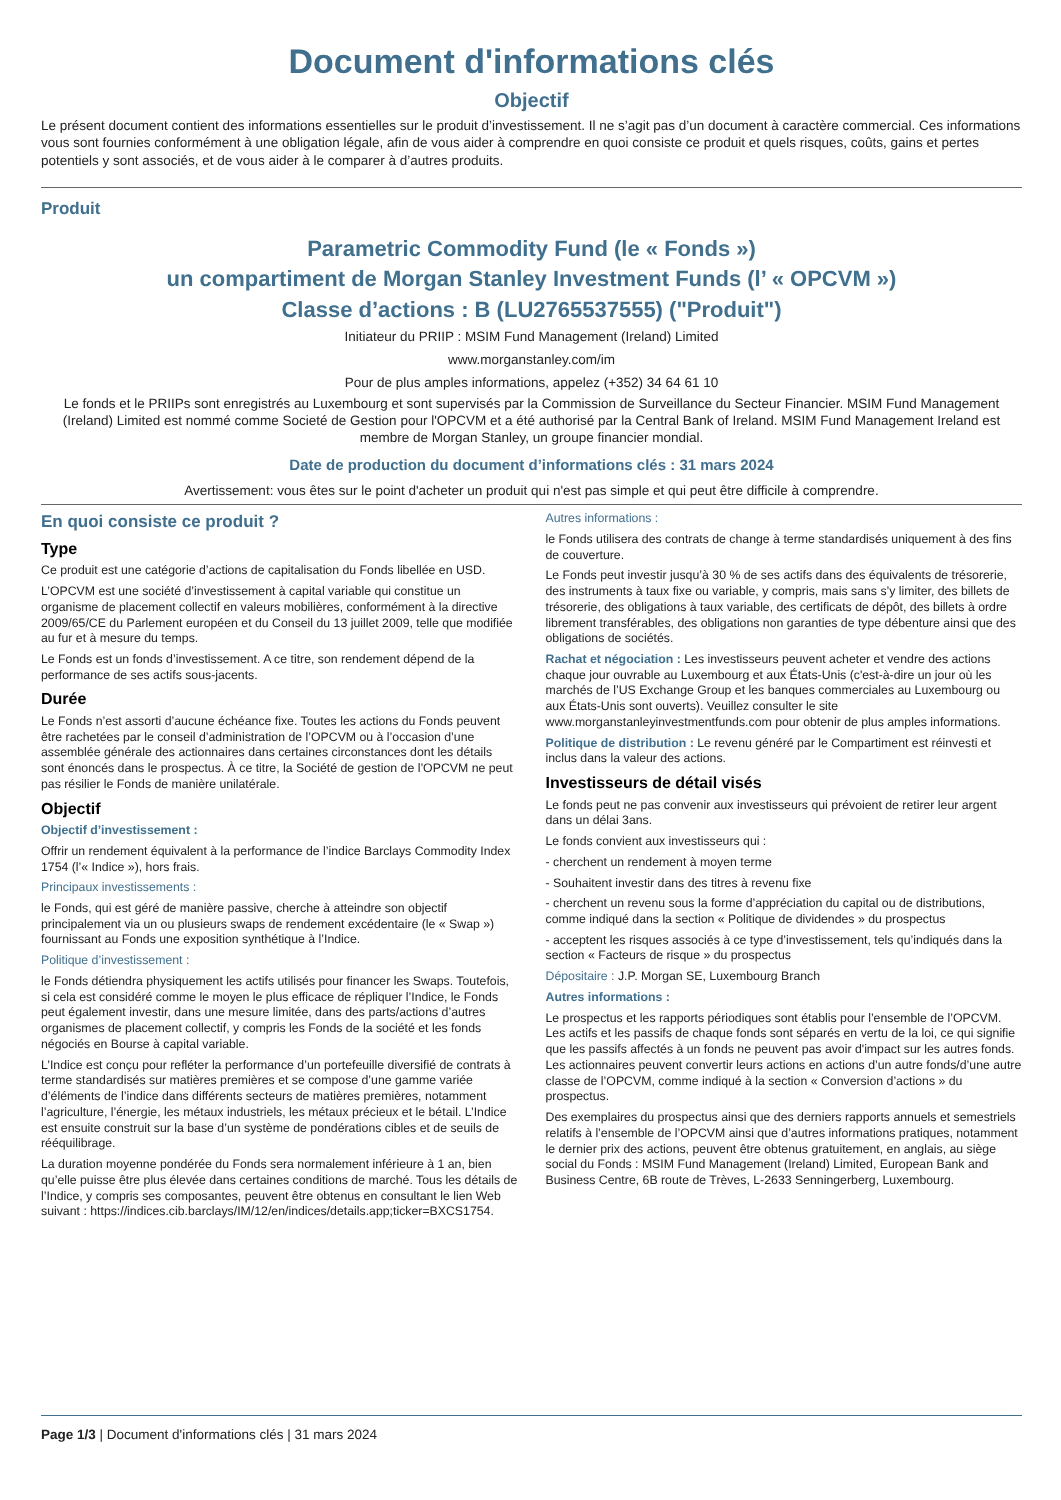Document d'informations clés
Objectif
Le présent document contient des informations essentielles sur le produit d’investissement. Il ne s’agit pas d’un document à caractère commercial. Ces informations vous sont fournies conformément à une obligation légale, afin de vous aider à comprendre en quoi consiste ce produit et quels risques, coûts, gains et pertes potentiels y sont associés, et de vous aider à le comparer à d’autres produits.
Produit
Parametric Commodity Fund (le « Fonds »)
un compartiment de Morgan Stanley Investment Funds (l’ « OPCVM »)
Classe d’actions : B (LU2765537555) ("Produit")
Initiateur du PRIIP : MSIM Fund Management (Ireland) Limited
www.morganstanley.com/im
Pour de plus amples informations, appelez (+352) 34 64 61 10
Le fonds et le PRIIPs sont enregistrés au Luxembourg et sont supervisés par la Commission de Surveillance du Secteur Financier. MSIM Fund Management (Ireland) Limited est nommé comme Societé de Gestion pour l'OPCVM et a été authorisé par la Central Bank of Ireland. MSIM Fund Management Ireland est membre de Morgan Stanley, un groupe financier mondial.
Date de production du document d’informations clés : 31 mars 2024
Avertissement: vous êtes sur le point d'acheter un produit qui n'est pas simple et qui peut être difficile à comprendre.
En quoi consiste ce produit ?
Type
Ce produit est une catégorie d’actions de capitalisation du Fonds libellée en USD.
L’OPCVM est une société d’investissement à capital variable qui constitue un organisme de placement collectif en valeurs mobilières, conformément à la directive 2009/65/CE du Parlement européen et du Conseil du 13 juillet 2009, telle que modifiée au fur et à mesure du temps.
Le Fonds est un fonds d’investissement. A ce titre, son rendement dépend de la performance de ses actifs sous-jacents.
Durée
Le Fonds n’est assorti d’aucune échéance fixe. Toutes les actions du Fonds peuvent être rachetées par le conseil d’administration de l’OPCVM ou à l’occasion d’une assemblée générale des actionnaires dans certaines circonstances dont les détails sont énoncés dans le prospectus. À ce titre, la Société de gestion de l’OPCVM ne peut pas résilier le Fonds de manière unilatérale.
Objectif
Objectif d’investissement :
Offrir un rendement équivalent à la performance de l’indice Barclays Commodity Index 1754 (l’« Indice »), hors frais.
Principaux investissements :
le Fonds, qui est géré de manière passive, cherche à atteindre son objectif principalement via un ou plusieurs swaps de rendement excédentaire (le « Swap ») fournissant au Fonds une exposition synthétique à l’Indice.
Politique d’investissement :
le Fonds détiendra physiquement les actifs utilisés pour financer les Swaps. Toutefois, si cela est considéré comme le moyen le plus efficace de répliquer l’Indice, le Fonds peut également investir, dans une mesure limitée, dans des parts/actions d’autres organismes de placement collectif, y compris les Fonds de la société et les fonds négociés en Bourse à capital variable.
L’Indice est conçu pour refléter la performance d’un portefeuille diversifié de contrats à terme standardisés sur matières premières et se compose d’une gamme variée d’éléments de l’indice dans différents secteurs de matières premières, notamment l’agriculture, l’énergie, les métaux industriels, les métaux précieux et le bétail. L’Indice est ensuite construit sur la base d’un système de pondérations cibles et de seuils de rééquilibrage.
La duration moyenne pondérée du Fonds sera normalement inférieure à 1 an, bien qu’elle puisse être plus élevée dans certaines conditions de marché. Tous les détails de l’Indice, y compris ses composantes, peuvent être obtenus en consultant le lien Web suivant : https://indices.cib.barclays/IM/12/en/indices/details.app;ticker=BXCS1754.
Autres informations :
le Fonds utilisera des contrats de change à terme standardisés uniquement à des fins de couverture.
Le Fonds peut investir jusqu’à 30 % de ses actifs dans des équivalents de trésorerie, des instruments à taux fixe ou variable, y compris, mais sans s’y limiter, des billets de trésorerie, des obligations à taux variable, des certificats de dépôt, des billets à ordre librement transférables, des obligations non garanties de type débenture ainsi que des obligations de sociétés.
Rachat et négociation : Les investisseurs peuvent acheter et vendre des actions chaque jour ouvrable au Luxembourg et aux États-Unis (c'est-à-dire un jour où les marchés de l’US Exchange Group et les banques commerciales au Luxembourg ou aux États-Unis sont ouverts). Veuillez consulter le site www.morganstanleyinvestmentfunds.com pour obtenir de plus amples informations.
Politique de distribution : Le revenu généré par le Compartiment est réinvesti et inclus dans la valeur des actions.
Investisseurs de détail visés
Le fonds peut ne pas convenir aux investisseurs qui prévoient de retirer leur argent dans un délai 3ans.
Le fonds convient aux investisseurs qui :
- cherchent un rendement à moyen terme
- Souhaitent investir dans des titres à revenu fixe
- cherchent un revenu sous la forme d’appréciation du capital ou de distributions, comme indiqué dans la section « Politique de dividendes » du prospectus
- acceptent les risques associés à ce type d’investissement, tels qu’indiqués dans la section « Facteurs de risque » du prospectus
Dépositaire : J.P. Morgan SE, Luxembourg Branch
Autres informations :
Le prospectus et les rapports périodiques sont établis pour l’ensemble de l’OPCVM. Les actifs et les passifs de chaque fonds sont séparés en vertu de la loi, ce qui signifie que les passifs affectés à un fonds ne peuvent pas avoir d'impact sur les autres fonds. Les actionnaires peuvent convertir leurs actions en actions d’un autre fonds/d’une autre classe de l’OPCVM, comme indiqué à la section « Conversion d’actions » du prospectus.
Des exemplaires du prospectus ainsi que des derniers rapports annuels et semestriels relatifs à l’ensemble de l’OPCVM ainsi que d’autres informations pratiques, notamment le dernier prix des actions, peuvent être obtenus gratuitement, en anglais, au siège social du Fonds : MSIM Fund Management (Ireland) Limited, European Bank and Business Centre, 6B route de Trèves, L-2633 Senningerberg, Luxembourg.
Page 1/3 | Document d'informations clés | 31 mars 2024